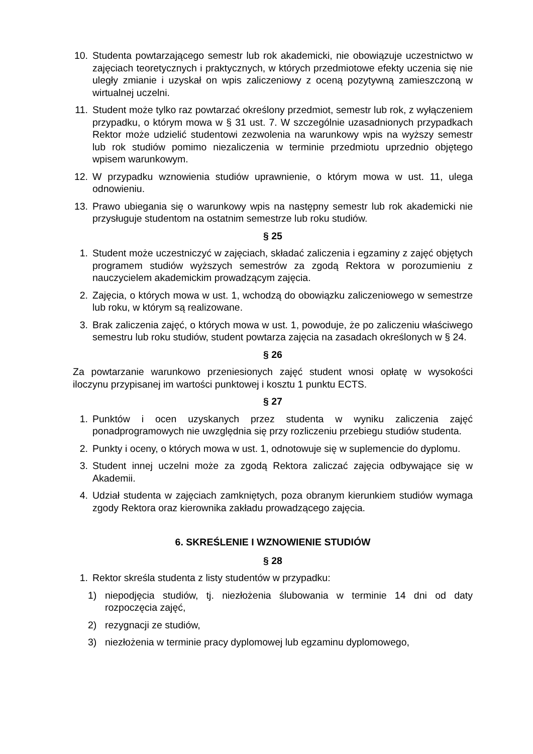10. Studenta powtarzającego semestr lub rok akademicki, nie obowiązuje uczestnictwo w zajęciach teoretycznych i praktycznych, w których przedmiotowe efekty uczenia się nie uległy zmianie i uzyskał on wpis zaliczeniowy z oceną pozytywną zamieszczoną w wirtualnej uczelni.
11. Student może tylko raz powtarzać określony przedmiot, semestr lub rok, z wyłączeniem przypadku, o którym mowa w § 31 ust. 7. W szczególnie uzasadnionych przypadkach Rektor może udzielić studentowi zezwolenia na warunkowy wpis na wyższy semestr lub rok studiów pomimo niezaliczenia w terminie przedmiotu uprzednio objętego wpisem warunkowym.
12. W przypadku wznowienia studiów uprawnienie, o którym mowa w ust. 11, ulega odnowieniu.
13. Prawo ubiegania się o warunkowy wpis na następny semestr lub rok akademicki nie przysługuje studentom na ostatnim semestrze lub roku studiów.
§ 25
1. Student może uczestniczyć w zajęciach, składać zaliczenia i egzaminy z zajęć objętych programem studiów wyższych semestrów za zgodą Rektora w porozumieniu z nauczycielem akademickim prowadzącym zajęcia.
2. Zajęcia, o których mowa w ust. 1, wchodzą do obowiązku zaliczeniowego w semestrze lub roku, w którym są realizowane.
3. Brak zaliczenia zajęć, o których mowa w ust. 1, powoduje, że po zaliczeniu właściwego semestru lub roku studiów, student powtarza zajęcia na zasadach określonych w § 24.
§ 26
Za powtarzanie warunkowo przeniesionych zajęć student wnosi opłatę w wysokości iloczynu przypisanej im wartości punktowej i kosztu 1 punktu ECTS.
§ 27
1. Punktów i ocen uzyskanych przez studenta w wyniku zaliczenia zajęć ponadprogramowych nie uwzględnia się przy rozliczeniu przebiegu studiów studenta.
2. Punkty i oceny, o których mowa w ust. 1, odnotowuje się w suplemencie do dyplomu.
3. Student innej uczelni może za zgodą Rektora zaliczać zajęcia odbywające się w Akademii.
4. Udział studenta w zajęciach zamkniętych, poza obranym kierunkiem studiów wymaga zgody Rektora oraz kierownika zakładu prowadzącego zajęcia.
6. SKREŚLENIE I WZNOWIENIE STUDIÓW
§ 28
1. Rektor skreśla studenta z listy studentów w przypadku:
1) niepodjęcia studiów, tj. niezłożenia ślubowania w terminie 14 dni od daty rozpoczęcia zajęć,
2) rezygnacji ze studiów,
3) niezłożenia w terminie pracy dyplomowej lub egzaminu dyplomowego,